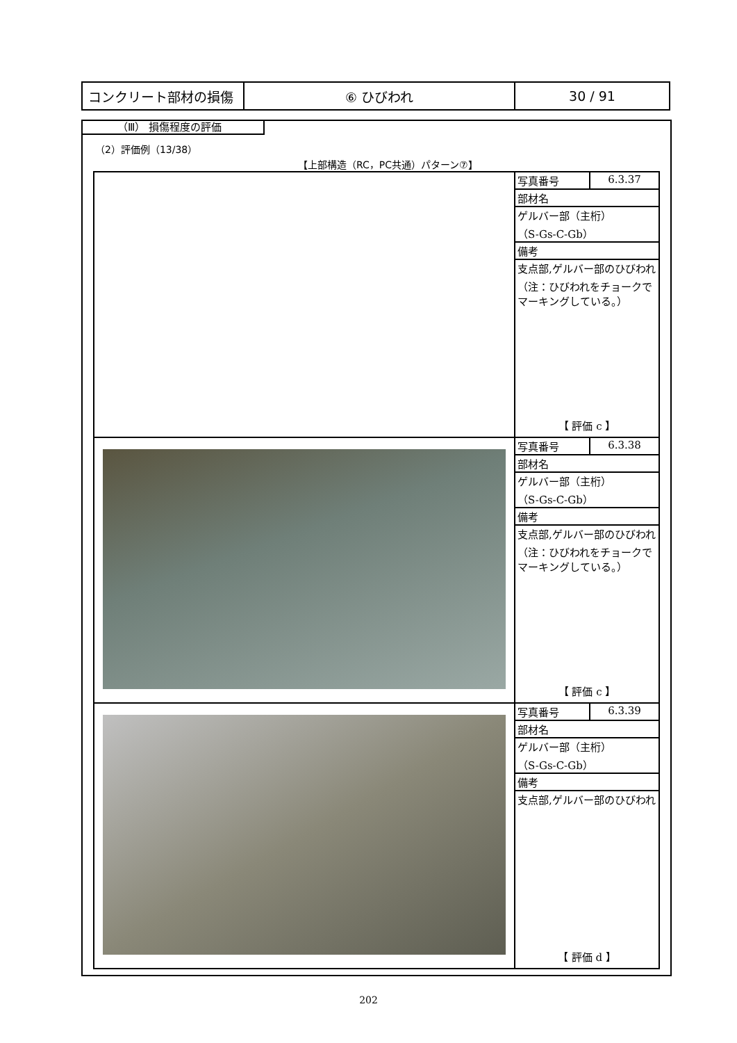| コンクリート部材の損傷 | ⑥ ひびわれ | 30 / 91 |
（Ⅲ） 損傷程度の評価
（2）評価例（13/38）
【上部構造（RC，PC共通）パターン⑦】
| | / 写真番号 / 6.3.37 / / 部材名 / / / ゲルバー部（主桁） （S-Gs-C-Gb） / / / 備考 / / / 支点部,ゲルバー部のひびわれ （注：ひびわれをチョークでマーキングしている。） / / 【 評価 c 】 |
| | / 写真番号 / 6.3.38 / / 部材名 / / / ゲルバー部（主桁） （S-Gs-C-Gb） / / / 備考 / / / 支点部,ゲルバー部のひびわれ （注：ひびわれをチョークでマーキングしている。） / / 【 評価 c 】 |
| | / 写真番号 / 6.3.39 / / 部材名 / / / ゲルバー部（主桁） （S-Gs-C-Gb） / / / 備考 / / / 支点部,ゲルバー部のひびわれ / / 【 評価 d 】 |
202